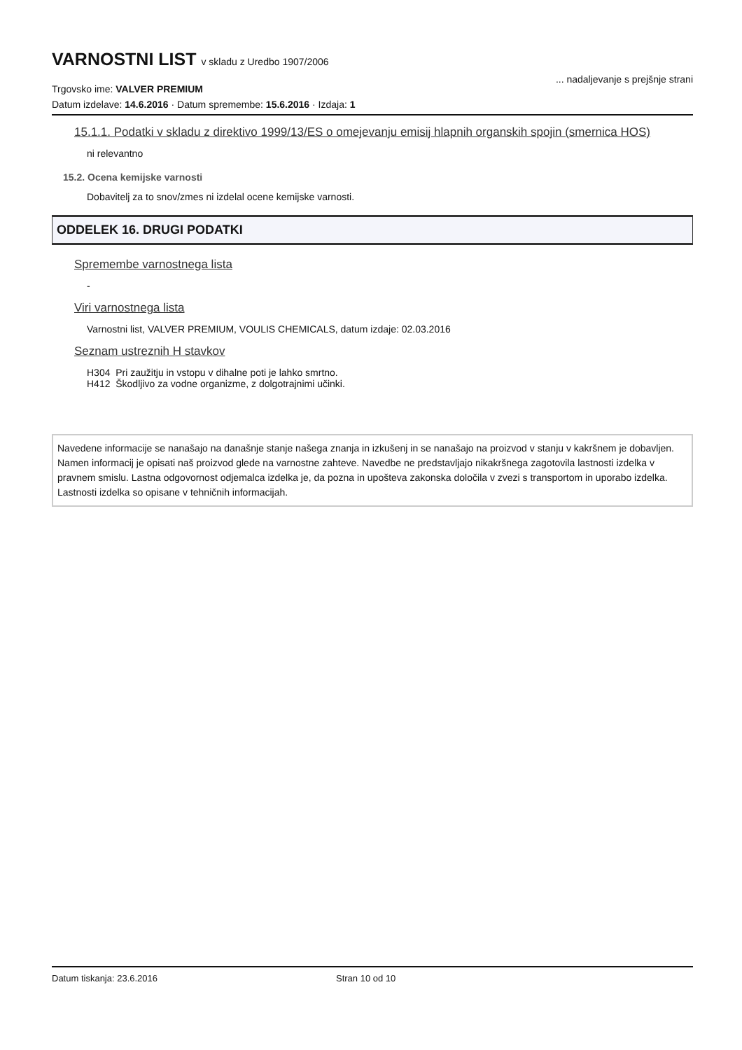VARNOSTNI LIST v skladu z Uredbo 1907/2006
Trgovsko ime: VALVER PREMIUM
... nadaljevanje s prejšnje strani
Datum izdelave: 14.6.2016 · Datum spremembe: 15.6.2016 · Izdaja: 1
15.1.1. Podatki v skladu z direktivo 1999/13/ES o omejevanju emisij hlapnih organskih spojin (smernica HOS)
ni relevantno
15.2. Ocena kemijske varnosti
Dobavitelj za to snov/zmes ni izdelal ocene kemijske varnosti.
ODDELEK 16. DRUGI PODATKI
Spremembe varnostnega lista
-
Viri varnostnega lista
Varnostni list, VALVER PREMIUM, VOULIS CHEMICALS, datum izdaje: 02.03.2016
Seznam ustreznih H stavkov
H304 Pri zaužitju in vstopu v dihalne poti je lahko smrtno.
H412 Škodljivo za vodne organizme, z dolgotrajnimi učinki.
Navedene informacije se nanašajo na današnje stanje našega znanja in izkušenj in se nanašajo na proizvod v stanju v kakršnem je dobavljen. Namen informacij je opisati naš proizvod glede na varnostne zahteve. Navedbe ne predstavljajo nikakršnega zagotovila lastnosti izdelka v pravnem smislu. Lastna odgovornost odjemalca izdelka je, da pozna in upošteva zakonska določila v zvezi s transportom in uporabo izdelka. Lastnosti izdelka so opisane v tehničnih informacijah.
Datum tiskanja: 23.6.2016 Stran 10 od 10